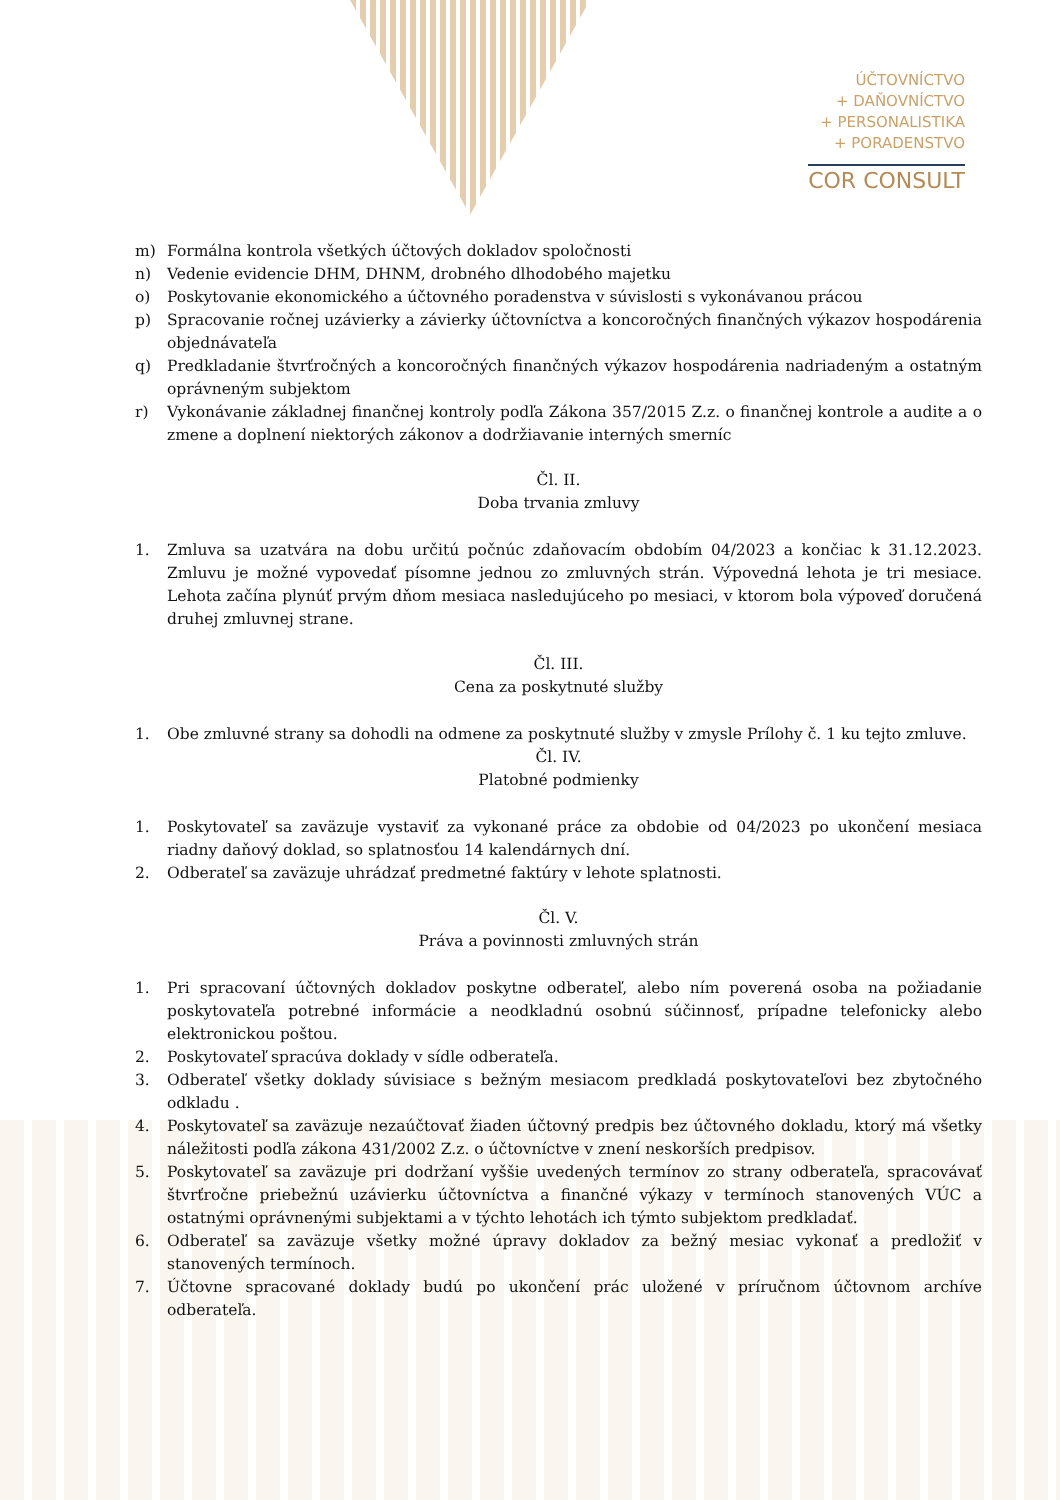ÚČTOVNÍCTVO
+ DAŇOVNÍCTVO
+ PERSONALISTIKA
+ PORADENSTVO
COR CONSULT
m) Formálna kontrola všetkých účtových dokladov spoločnosti
n) Vedenie evidencie DHM, DHNM, drobného dlhodobého majetku
o) Poskytovanie ekonomického a účtovného poradenstva v súvislosti s vykonávanou prácou
p) Spracovanie ročnej uzávierky a závierky účtovníctva a koncoročných finančných výkazov hospodárenia objednávateľa
q) Predkladanie štvrťročných a koncoročných finančných výkazov hospodárenia nadriadeným a ostatným oprávneným subjektom
r) Vykonávanie základnej finančnej kontroly podľa Zákona 357/2015 Z.z. o finančnej kontrole a audite a o zmene a doplnení niektorých zákonov a dodržiavanie interných smerníc
Čl. II.
Doba trvania zmluvy
1. Zmluva sa uzatvára na dobu určitú počnúc zdaňovacím obdobím 04/2023 a končiac k 31.12.2023. Zmluvu je možné vypovedať písomne jednou zo zmluvných strán. Výpovedná lehota je tri mesiace. Lehota začína plynúť prvým dňom mesiaca nasledujúceho po mesiaci, v ktorom bola výpoveď doručená druhej zmluvnej strane.
Čl. III.
Cena za poskytnuté služby
1. Obe zmluvné strany sa dohodli na odmene za poskytnuté služby v zmysle Prílohy č. 1 ku tejto zmluve.
Čl. IV.
Platobné podmienky
1. Poskytovateľ sa zaväzuje vystaviť za vykonané práce za obdobie od 04/2023 po ukončení mesiaca riadny daňový doklad, so splatnosťou 14 kalendárnych dní.
2. Odberateľ sa zaväzuje uhrádzať predmetné faktúry v lehote splatnosti.
Čl. V.
Práva a povinnosti zmluvných strán
1. Pri spracovaní účtovných dokladov poskytne odberateľ, alebo ním poverená osoba na požiadanie poskytovateľa potrebné informácie a neodkladnú osobnú súčinnosť, prípadne telefonicky alebo elektronickou poštou.
2. Poskytovateľ spracúva doklady v sídle odberateľa.
3. Odberateľ všetky doklady súvisiace s bežným mesiacom predkladá poskytovateľovi bez zbytočného odkladu .
4. Poskytovateľ sa zaväzuje nezaúčtovať žiaden účtovný predpis bez účtovného dokladu, ktorý má všetky náležitosti podľa zákona 431/2002 Z.z. o účtovníctve v znení neskorších predpisov.
5. Poskytovateľ sa zaväzuje pri dodržaní vyššie uvedených termínov zo strany odberateľa, spracovávať štvrťročne priebežnú uzávierku účtovníctva a finančné výkazy v termínoch stanovených VÚC a ostatnými oprávnenými subjektami a v týchto lehotách ich týmto subjektom predkladať.
6. Odberateľ sa zaväzuje všetky možné úpravy dokladov za bežný mesiac vykonať a predložiť v stanovených termínoch.
7. Účtovne spracované doklady budú po ukončení prác uložené v príručnom účtovnom archíve odberateľa.